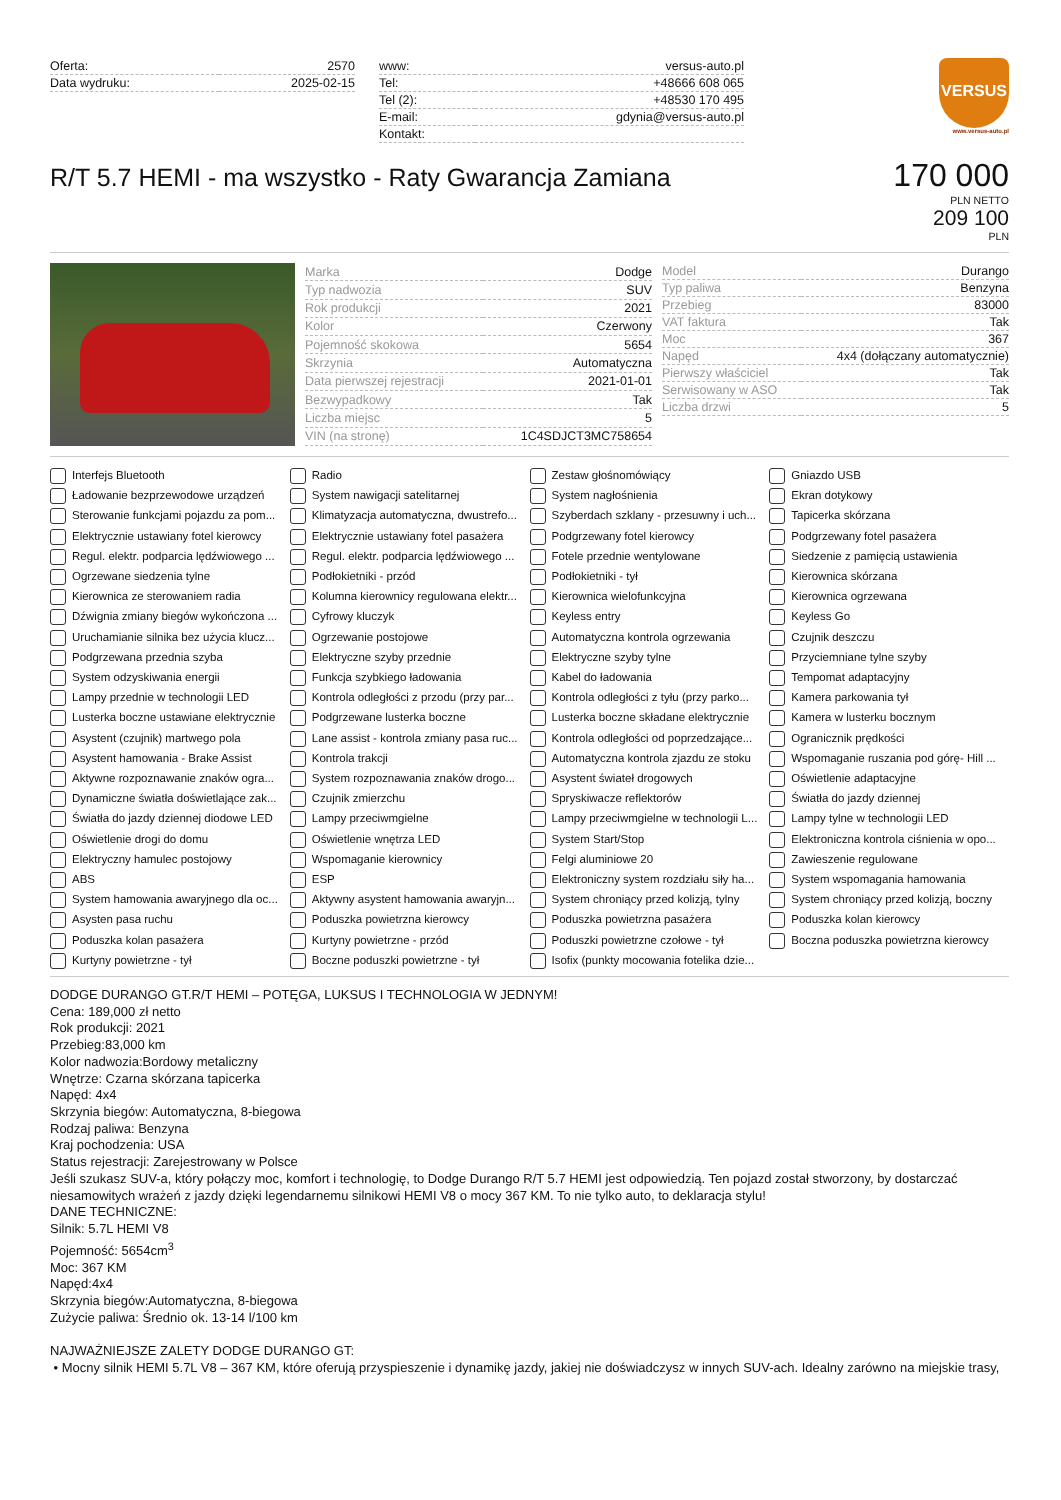| Oferta: | 2570 |
| Data wydruku: | 2025-02-15 |
| www: | versus-auto.pl |
| Tel: | +48666 608 065 |
| Tel (2): | +48530 170 495 |
| E-mail: | gdynia@versus-auto.pl |
| Kontakt: | |
VERSUS
www.versus-auto.pl
R/T 5.7 HEMI - ma wszystko - Raty Gwarancja Zamiana
170 000
PLN NETTO
209 100
PLN
| Marka | Dodge |
| Typ nadwozia | SUV |
| Rok produkcji | 2021 |
| Kolor | Czerwony |
| Pojemność skokowa | 5654 |
| Skrzynia | Automatyczna |
| Data pierwszej rejestracji | 2021-01-01 |
| Bezwypadkowy | Tak |
| Liczba miejsc | 5 |
| VIN (na stronę) | 1C4SDJCT3MC758654 |
| Model | Durango |
| Typ paliwa | Benzyna |
| Przebieg | 83000 |
| VAT faktura | Tak |
| Moc | 367 |
| Napęd | 4x4 (dołączany automatycznie) |
| Pierwszy właściciel | Tak |
| Serwisowany w ASO | Tak |
| Liczba drzwi | 5 |
Interfejs Bluetooth
Radio
Zestaw głośnomówiący
Gniazdo USB
Ładowanie bezprzewodowe urządzeń
System nawigacji satelitarnej
System nagłośnienia
Ekran dotykowy
Sterowanie funkcjami pojazdu za pom...
Klimatyzacja automatyczna, dwustrefo...
Szyberdach szklany - przesuwny i uch...
Tapicerka skórzana
Elektrycznie ustawiany fotel kierowcy
Elektrycznie ustawiany fotel pasażera
Podgrzewany fotel kierowcy
Podgrzewany fotel pasażera
Regul. elektr. podparcia lędźwiowego ...
Regul. elektr. podparcia lędźwiowego ...
Fotele przednie wentylowane
Siedzenie z pamięcią ustawienia
Ogrzewane siedzenia tylne
Podłokietniki - przód
Podłokietniki - tył
Kierownica skórzana
Kierownica ze sterowaniem radia
Kolumna kierownicy regulowana elektr...
Kierownica wielofunkcyjna
Kierownica ogrzewana
Dźwignia zmiany biegów wykończona ...
Cyfrowy kluczyk
Keyless entry
Keyless Go
Uruchamianie silnika bez użycia klucz...
Ogrzewanie postojowe
Automatyczna kontrola ogrzewania
Czujnik deszczu
Podgrzewana przednia szyba
Elektryczne szyby przednie
Elektryczne szyby tylne
Przyciemniane tylne szyby
System odzyskiwania energii
Funkcja szybkiego ładowania
Kabel do ładowania
Tempomat adaptacyjny
Lampy przednie w technologii LED
Kontrola odległości z przodu (przy par...
Kontrola odległości z tyłu (przy parko...
Kamera parkowania tył
Lusterka boczne ustawiane elektrycznie
Podgrzewane lusterka boczne
Lusterka boczne składane elektrycznie
Kamera w lusterku bocznym
Asystent (czujnik) martwego pola
Lane assist - kontrola zmiany pasa ruc...
Kontrola odległości od poprzedzające...
Ogranicznik prędkości
Asystent hamowania - Brake Assist
Kontrola trakcji
Automatyczna kontrola zjazdu ze stoku
Wspomaganie ruszania pod górę- Hill ...
Aktywne rozpoznawanie znaków ogra...
System rozpoznawania znaków drogo...
Asystent świateł drogowych
Oświetlenie adaptacyjne
Dynamiczne światła doświetlające zak...
Czujnik zmierzchu
Spryskiwacze reflektorów
Światła do jazdy dziennej
Światła do jazdy dziennej diodowe LED
Lampy przeciwmgielne
Lampy przeciwmgielne w technologii L...
Lampy tylne w technologii LED
Oświetlenie drogi do domu
Oświetlenie wnętrza LED
System Start/Stop
Elektroniczna kontrola ciśnienia w opo...
Elektryczny hamulec postojowy
Wspomaganie kierownicy
Felgi aluminiowe 20
Zawieszenie regulowane
ABS
ESP
Elektroniczny system rozdziału siły ha...
System wspomagania hamowania
System hamowania awaryjnego dla oc...
Aktywny asystent hamowania awaryjn...
System chroniący przed kolizją, tylny
System chroniący przed kolizją, boczny
Asysten pasa ruchu
Poduszka powietrzna kierowcy
Poduszka powietrzna pasażera
Poduszka kolan kierowcy
Poduszka kolan pasażera
Kurtyny powietrzne - przód
Poduszki powietrzne czołowe - tył
Boczna poduszka powietrzna kierowcy
Kurtyny powietrzne - tył
Boczne poduszki powietrzne - tył
Isofix (punkty mocowania fotelika dzie...
DODGE DURANGO GT.R/T HEMI – POTĘGA, LUKSUS I TECHNOLOGIA W JEDNYM!
Cena: 189,000 zł netto
Rok produkcji: 2021
Przebieg:83,000 km
Kolor nadwozia:Bordowy metaliczny
Wnętrze: Czarna skórzana tapicerka
Napęd: 4x4
Skrzynia biegów: Automatyczna, 8-biegowa
Rodzaj paliwa: Benzyna
Kraj pochodzenia: USA
Status rejestracji: Zarejestrowany w Polsce
Jeśli szukasz SUV-a, który połączy moc, komfort i technologię, to Dodge Durango R/T 5.7 HEMI jest odpowiedzią. Ten pojazd został stworzony, by dostarczać niesamowitych wrażeń z jazdy dzięki legendarnemu silnikowi HEMI V8 o mocy 367 KM. To nie tylko auto, to deklaracja stylu!
DANE TECHNICZNE:
Silnik: 5.7L HEMI V8
Pojemność: 5654cm<sup>3</sup>
Moc: 367 KM
Napęd:4x4
Skrzynia biegów:Automatyczna, 8-biegowa
Zużycie paliwa: Średnio ok. 13-14 l/100 km
NAJWAŻNIEJSZE ZALETY DODGE DURANGO GT:
• Mocny silnik HEMI 5.7L V8 – 367 KM, które oferują przyspieszenie i dynamikę jazdy, jakiej nie doświadczysz w innych SUV-ach. Idealny zarówno na miejskie trasy,